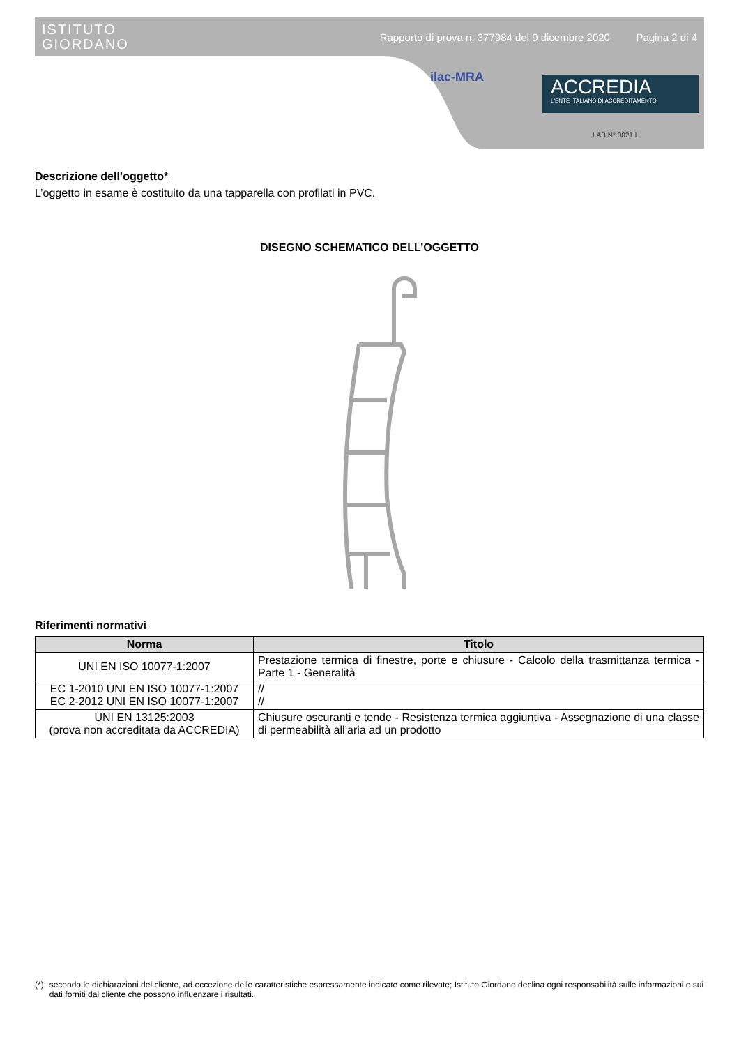ISTITUTO
GIORDANO
Rapporto di prova n. 377984 del 9 dicembre 2020 Pagina 2 di 4
ilac-MRA
ACCREDIA
L'ENTE ITALIANO DI ACCREDITAMENTO
LAB N° 0021 L
Descrizione dell’oggetto*
L’oggetto in esame è costituito da una tapparella con profilati in PVC.
DISEGNO SCHEMATICO DELL’OGGETTO
Riferimenti normativi
| Norma | Titolo |
| --- | --- |
| UNI EN ISO 10077-1:2007 | Prestazione termica di finestre, porte e chiusure - Calcolo della trasmittanza termica - Parte 1 - Generalità |
| EC 1-2010 UNI EN ISO 10077-1:2007 EC 2-2012 UNI EN ISO 10077-1:2007 | // // |
| UNI EN 13125:2003 (prova non accreditata da ACCREDIA) | Chiusure oscuranti e tende - Resistenza termica aggiuntiva - Assegnazione di una classe di permeabilità all’aria ad un prodotto |
(*) secondo le dichiarazioni del cliente, ad eccezione delle caratteristiche espressamente indicate come rilevate; Istituto Giordano declina ogni responsabilità sulle informazioni e sui dati forniti dal cliente che possono influenzare i risultati.